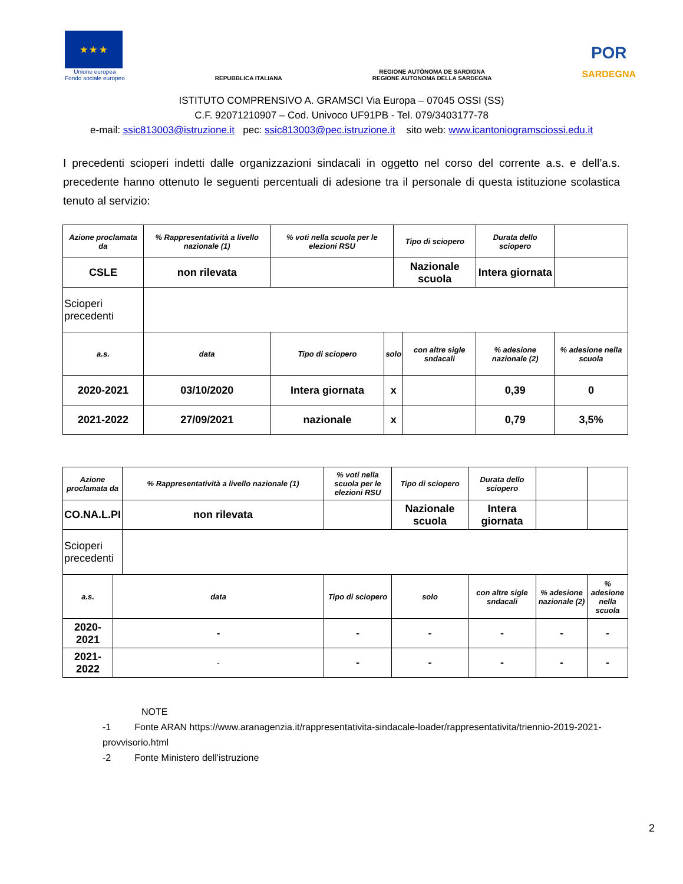★ ★ ★
Unione europea
Fondo sociale europeo
REPUBBLICA ITALIANA
REGIONE AUTÒNOMA DE SARDIGNA
REGIONE AUTONOMA DELLA SARDEGNA
POR
SARDEGNA
ISTITUTO COMPRENSIVO A. GRAMSCI Via Europa – 07045 OSSI (SS)
C.F. 92071210907 – Cod. Univoco UF91PB - Tel. 079/3403177-78
e-mail: ssic813003@istruzione.it pec: ssic813003@pec.istruzione.it sito web: www.icantoniogramsciossi.edu.it
I precedenti scioperi indetti dalle organizzazioni sindacali in oggetto nel corso del corrente a.s. e dell’a.s. precedente hanno ottenuto le seguenti percentuali di adesione tra il personale di questa istituzione scolastica tenuto al servizio:
| Azione proclamata da | % Rappresentatività a livello nazionale (1) | % voti nella scuola per le elezioni RSU | | Tipo di sciopero | | Durata dello sciopero | |
| CSLE | non rilevata | | | Nazionale scuola | | Intera giornata | |
| Scioperi precedenti | | | | | | | |
| a.s. | data | Tipo di sciopero | solo | | con altre sigle sndacali | % adesione nazionale (2) | % adesione nella scuola |
| 2020-2021 | 03/10/2020 | Intera giornata | x | | | 0,39 | 0 |
| 2021-2022 | 27/09/2021 | nazionale | x | | | 0,79 | 3,5% |
| Azione proclamata da | % Rappresentatività a livello nazionale (1) | % voti nella scuola per le elezioni RSU | Tipo di sciopero | Durata dello sciopero | | |
| CO.NA.L.PI | non rilevata | | Nazionale scuola | Intera giornata | | |
| Scioperi precedenti | | | | | | |
| a.s. | data | Tipo di sciopero | solo | con altre sigle sndacali | % adesione nazionale (2) | % adesione nella scuola |
| 2020-2021 | - | - | - | - | - | - |
| 2021-2022 | - | - | - | - | - | - |
NOTE
-1 Fonte ARAN https://www.aranagenzia.it/rappresentativita-sindacale-loader/rappresentativita/triennio-2019-2021-provvisorio.html
-2 Fonte Ministero dell'istruzione
2